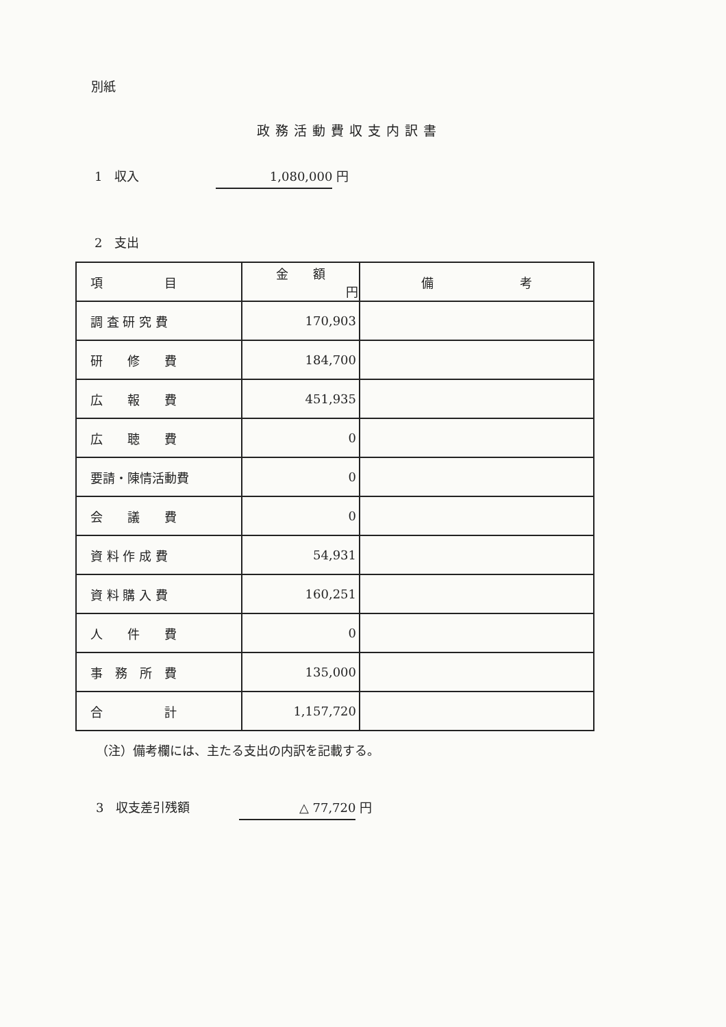別紙
政務活動費収支内訳書
1　収入 1,080,000 円
2　支出
| 項 目 | 金 額 円 | 備 考 |
| --- | --- | --- |
| 調 査 研 究 費 | 170,903 | |
| 研 修 費 | 184,700 | |
| 広 報 費 | 451,935 | |
| 広 聴 費 | 0 | |
| 要請・陳情活動費 | 0 | |
| 会 議 費 | 0 | |
| 資 料 作 成 費 | 54,931 | |
| 資 料 購 入 費 | 160,251 | |
| 人 件 費 | 0 | |
| 事 務 所 費 | 135,000 | |
| 合 計 | 1,157,720 | |
（注）備考欄には、主たる支出の内訳を記載する。
3　収支差引残額　　　　△ 77,720 円